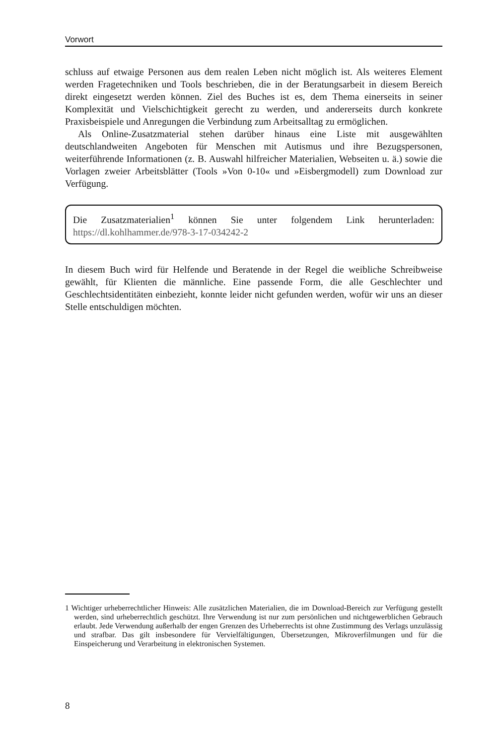Vorwort
schluss auf etwaige Personen aus dem realen Leben nicht möglich ist. Als weiteres Element werden Fragetechniken und Tools beschrieben, die in der Beratungsarbeit in diesem Bereich direkt eingesetzt werden können. Ziel des Buches ist es, dem Thema einerseits in seiner Komplexität und Vielschichtigkeit gerecht zu werden, und andererseits durch konkrete Praxisbeispiele und Anregungen die Verbindung zum Arbeitsalltag zu ermöglichen.
Als Online-Zusatzmaterial stehen darüber hinaus eine Liste mit ausgewählten deutschlandweiten Angeboten für Menschen mit Autismus und ihre Bezugspersonen, weiterführende Informationen (z. B. Auswahl hilfreicher Materialien, Webseiten u. ä.) sowie die Vorlagen zweier Arbeitsblätter (Tools »Von 0-10« und »Eisbergmodell) zum Download zur Verfügung.
Die Zusatzmaterialien<sup>1</sup> können Sie unter folgendem Link herunterladen: https://dl.kohlhammer.de/978-3-17-034242-2
In diesem Buch wird für Helfende und Beratende in der Regel die weibliche Schreibweise gewählt, für Klienten die männliche. Eine passende Form, die alle Geschlechter und Geschlechtsidentitäten einbezieht, konnte leider nicht gefunden werden, wofür wir uns an dieser Stelle entschuldigen möchten.
1 Wichtiger urheberrechtlicher Hinweis: Alle zusätzlichen Materialien, die im Download-Bereich zur Verfügung gestellt werden, sind urheberrechtlich geschützt. Ihre Verwendung ist nur zum persönlichen und nichtgewerblichen Gebrauch erlaubt. Jede Verwendung außerhalb der engen Grenzen des Urheberrechts ist ohne Zustimmung des Verlags unzulässig und strafbar. Das gilt insbesondere für Vervielfältigungen, Übersetzungen, Mikroverfilmungen und für die Einspeicherung und Verarbeitung in elektronischen Systemen.
8